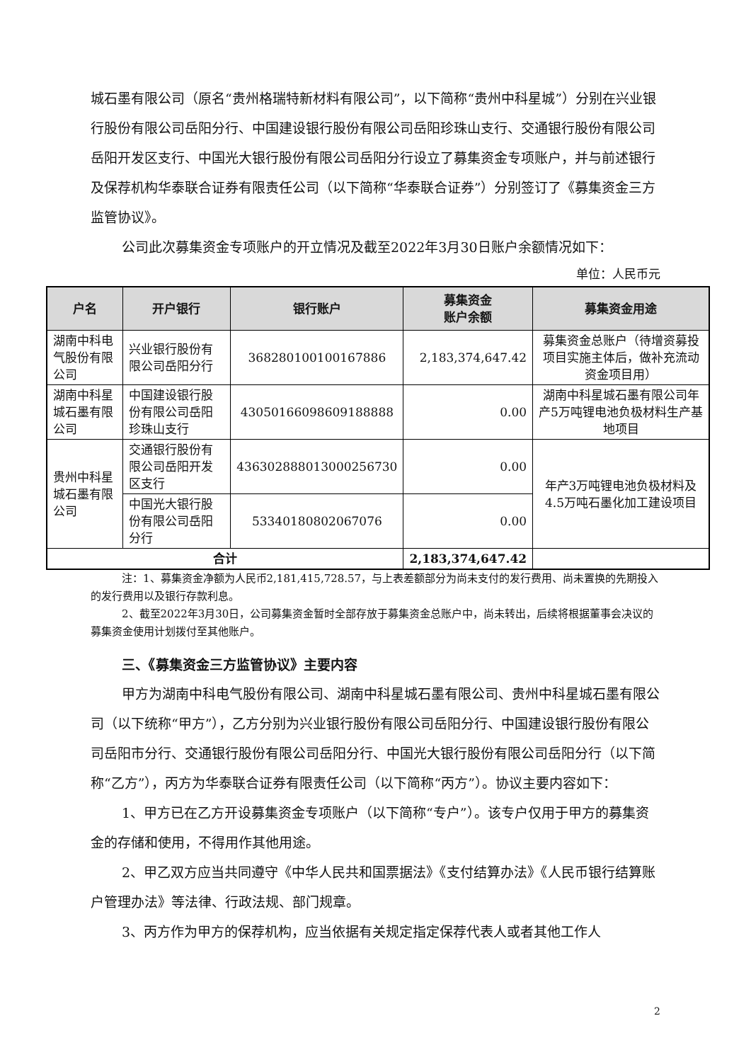城石墨有限公司（原名“贵州格瑞特新材料有限公司”，以下简称“贵州中科星城”）分别在兴业银行股份有限公司岳阳分行、中国建设银行股份有限公司岳阳珍珠山支行、交通银行股份有限公司岳阳开发区支行、中国光大银行股份有限公司岳阳分行设立了募集资金专项账户，并与前述银行及保荐机构华泰联合证券有限责任公司（以下简称“华泰联合证券”）分别签订了《募集资金三方监管协议》。
公司此次募集资金专项账户的开立情况及截至2022年3月30日账户余额情况如下：
单位：人民币元
| 户名 | 开户银行 | 银行账户 | 募集资金 账户余额 | 募集资金用途 |
| --- | --- | --- | --- | --- |
| 湖南中科电气股份有限公司 | 兴业银行股份有限公司岳阳分行 | 368280100100167886 | 2,183,374,647.42 | 募集资金总账户（待增资募投项目实施主体后，做补充流动资金项目用） |
| 湖南中科星城石墨有限公司 | 中国建设银行股份有限公司岳阳珍珠山支行 | 43050166098609188888 | 0.00 | 湖南中科星城石墨有限公司年产5万吨锂电池负极材料生产基地项目 |
| 贵州中科星城石墨有限公司 | 交通银行股份有限公司岳阳开发区支行 | 436302888013000256730 | 0.00 | 年产3万吨锂电池负极材料及4.5万吨石墨化加工建设项目 |
| | 中国光大银行股份有限公司岳阳分行 | 53340180802067076 | 0.00 | |
| 合计 | | | 2,183,374,647.42 | |
注：1、募集资金净额为人民币2,181,415,728.57，与上表差额部分为尚未支付的发行费用、尚未置换的先期投入的发行费用以及银行存款利息。
2、截至2022年3月30日，公司募集资金暂时全部存放于募集资金总账户中，尚未转出，后续将根据董事会决议的募集资金使用计划拨付至其他账户。
三、《募集资金三方监管协议》主要内容
甲方为湖南中科电气股份有限公司、湖南中科星城石墨有限公司、贵州中科星城石墨有限公司（以下统称“甲方”），乙方分别为兴业银行股份有限公司岳阳分行、中国建设银行股份有限公司岳阳市分行、交通银行股份有限公司岳阳分行、中国光大银行股份有限公司岳阳分行（以下简称“乙方”），丙方为华泰联合证券有限责任公司（以下简称“丙方”）。协议主要内容如下：
1、甲方已在乙方开设募集资金专项账户（以下简称“专户”）。该专户仅用于甲方的募集资金的存储和使用，不得用作其他用途。
2、甲乙双方应当共同遵守《中华人民共和国票据法》《支付结算办法》《人民币银行结算账户管理办法》等法律、行政法规、部门规章。
3、丙方作为甲方的保荐机构，应当依据有关规定指定保荐代表人或者其他工作人
2